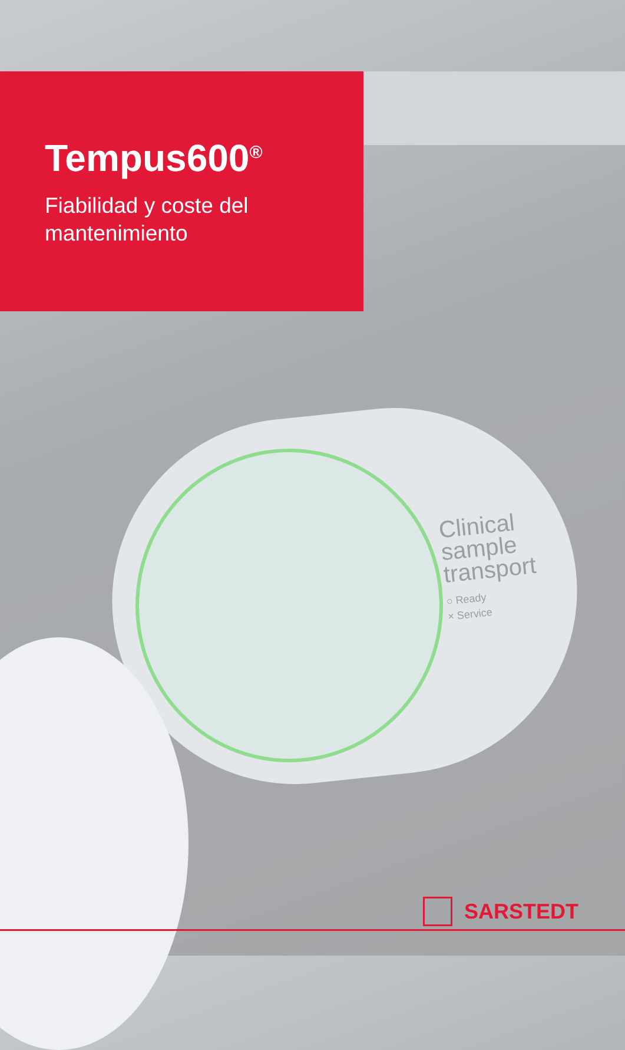Tempus600<sup>®</sup>
Fiabilidad y coste del
mantenimiento
Clinical
sample
transport
○ Ready
× Service
SARSTEDT